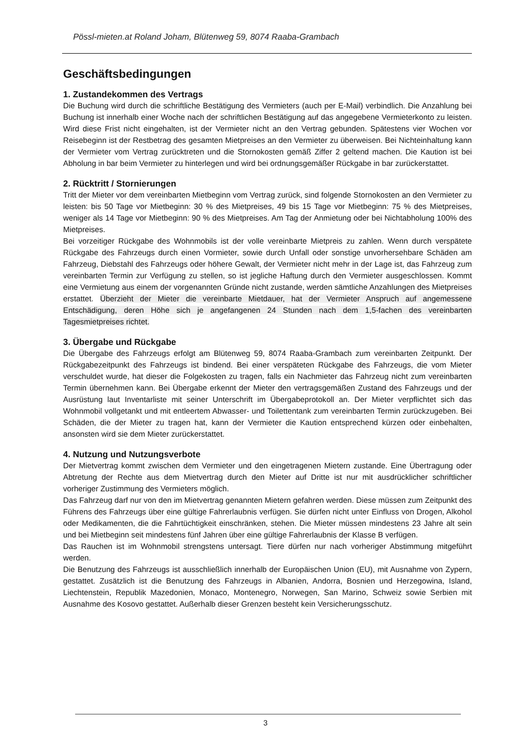Pössl-mieten.at Roland Joham, Blütenweg 59, 8074 Raaba-Grambach
Geschäftsbedingungen
1. Zustandekommen des Vertrags
Die Buchung wird durch die schriftliche Bestätigung des Vermieters (auch per E-Mail) verbindlich. Die Anzahlung bei Buchung ist innerhalb einer Woche nach der schriftlichen Bestätigung auf das angegebene Vermieterkonto zu leisten. Wird diese Frist nicht eingehalten, ist der Vermieter nicht an den Vertrag gebunden. Spätestens vier Wochen vor Reisebeginn ist der Restbetrag des gesamten Mietpreises an den Vermieter zu überweisen. Bei Nichteinhaltung kann der Vermieter vom Vertrag zurücktreten und die Stornokosten gemäß Ziffer 2 geltend machen. Die Kaution ist bei Abholung in bar beim Vermieter zu hinterlegen und wird bei ordnungsgemäßer Rückgabe in bar zurückerstattet.
2. Rücktritt / Stornierungen
Tritt der Mieter vor dem vereinbarten Mietbeginn vom Vertrag zurück, sind folgende Stornokosten an den Vermieter zu leisten: bis 50 Tage vor Mietbeginn: 30 % des Mietpreises, 49 bis 15 Tage vor Mietbeginn: 75 % des Mietpreises, weniger als 14 Tage vor Mietbeginn: 90 % des Mietpreises. Am Tag der Anmietung oder bei Nichtabholung 100% des Mietpreises.
Bei vorzeitiger Rückgabe des Wohnmobils ist der volle vereinbarte Mietpreis zu zahlen. Wenn durch verspätete Rückgabe des Fahrzeugs durch einen Vormieter, sowie durch Unfall oder sonstige unvorhersehbare Schäden am Fahrzeug, Diebstahl des Fahrzeugs oder höhere Gewalt, der Vermieter nicht mehr in der Lage ist, das Fahrzeug zum vereinbarten Termin zur Verfügung zu stellen, so ist jegliche Haftung durch den Vermieter ausgeschlossen. Kommt eine Vermietung aus einem der vorgenannten Gründe nicht zustande, werden sämtliche Anzahlungen des Mietpreises erstattet. Überzieht der Mieter die vereinbarte Mietdauer, hat der Vermieter Anspruch auf angemessene Entschädigung, deren Höhe sich je angefangenen 24 Stunden nach dem 1,5-fachen des vereinbarten Tagesmietpreises richtet.
3. Übergabe und Rückgabe
Die Übergabe des Fahrzeugs erfolgt am Blütenweg 59, 8074 Raaba-Grambach zum vereinbarten Zeitpunkt. Der Rückgabezeitpunkt des Fahrzeugs ist bindend. Bei einer verspäteten Rückgabe des Fahrzeugs, die vom Mieter verschuldet wurde, hat dieser die Folgekosten zu tragen, falls ein Nachmieter das Fahrzeug nicht zum vereinbarten Termin übernehmen kann. Bei Übergabe erkennt der Mieter den vertragsgemäßen Zustand des Fahrzeugs und der Ausrüstung laut Inventarliste mit seiner Unterschrift im Übergabeprotokoll an. Der Mieter verpflichtet sich das Wohnmobil vollgetankt und mit entleertem Abwasser- und Toilettentank zum vereinbarten Termin zurückzugeben. Bei Schäden, die der Mieter zu tragen hat, kann der Vermieter die Kaution entsprechend kürzen oder einbehalten, ansonsten wird sie dem Mieter zurückerstattet.
4. Nutzung und Nutzungsverbote
Der Mietvertrag kommt zwischen dem Vermieter und den eingetragenen Mietern zustande. Eine Übertragung oder Abtretung der Rechte aus dem Mietvertrag durch den Mieter auf Dritte ist nur mit ausdrücklicher schriftlicher vorheriger Zustimmung des Vermieters möglich.
Das Fahrzeug darf nur von den im Mietvertrag genannten Mietern gefahren werden. Diese müssen zum Zeitpunkt des Führens des Fahrzeugs über eine gültige Fahrerlaubnis verfügen. Sie dürfen nicht unter Einfluss von Drogen, Alkohol oder Medikamenten, die die Fahrtüchtigkeit einschränken, stehen. Die Mieter müssen mindestens 23 Jahre alt sein und bei Mietbeginn seit mindestens fünf Jahren über eine gültige Fahrerlaubnis der Klasse B verfügen.
Das Rauchen ist im Wohnmobil strengstens untersagt. Tiere dürfen nur nach vorheriger Abstimmung mitgeführt werden.
Die Benutzung des Fahrzeugs ist ausschließlich innerhalb der Europäischen Union (EU), mit Ausnahme von Zypern, gestattet. Zusätzlich ist die Benutzung des Fahrzeugs in Albanien, Andorra, Bosnien und Herzegowina, Island, Liechtenstein, Republik Mazedonien, Monaco, Montenegro, Norwegen, San Marino, Schweiz sowie Serbien mit Ausnahme des Kosovo gestattet. Außerhalb dieser Grenzen besteht kein Versicherungsschutz.
3